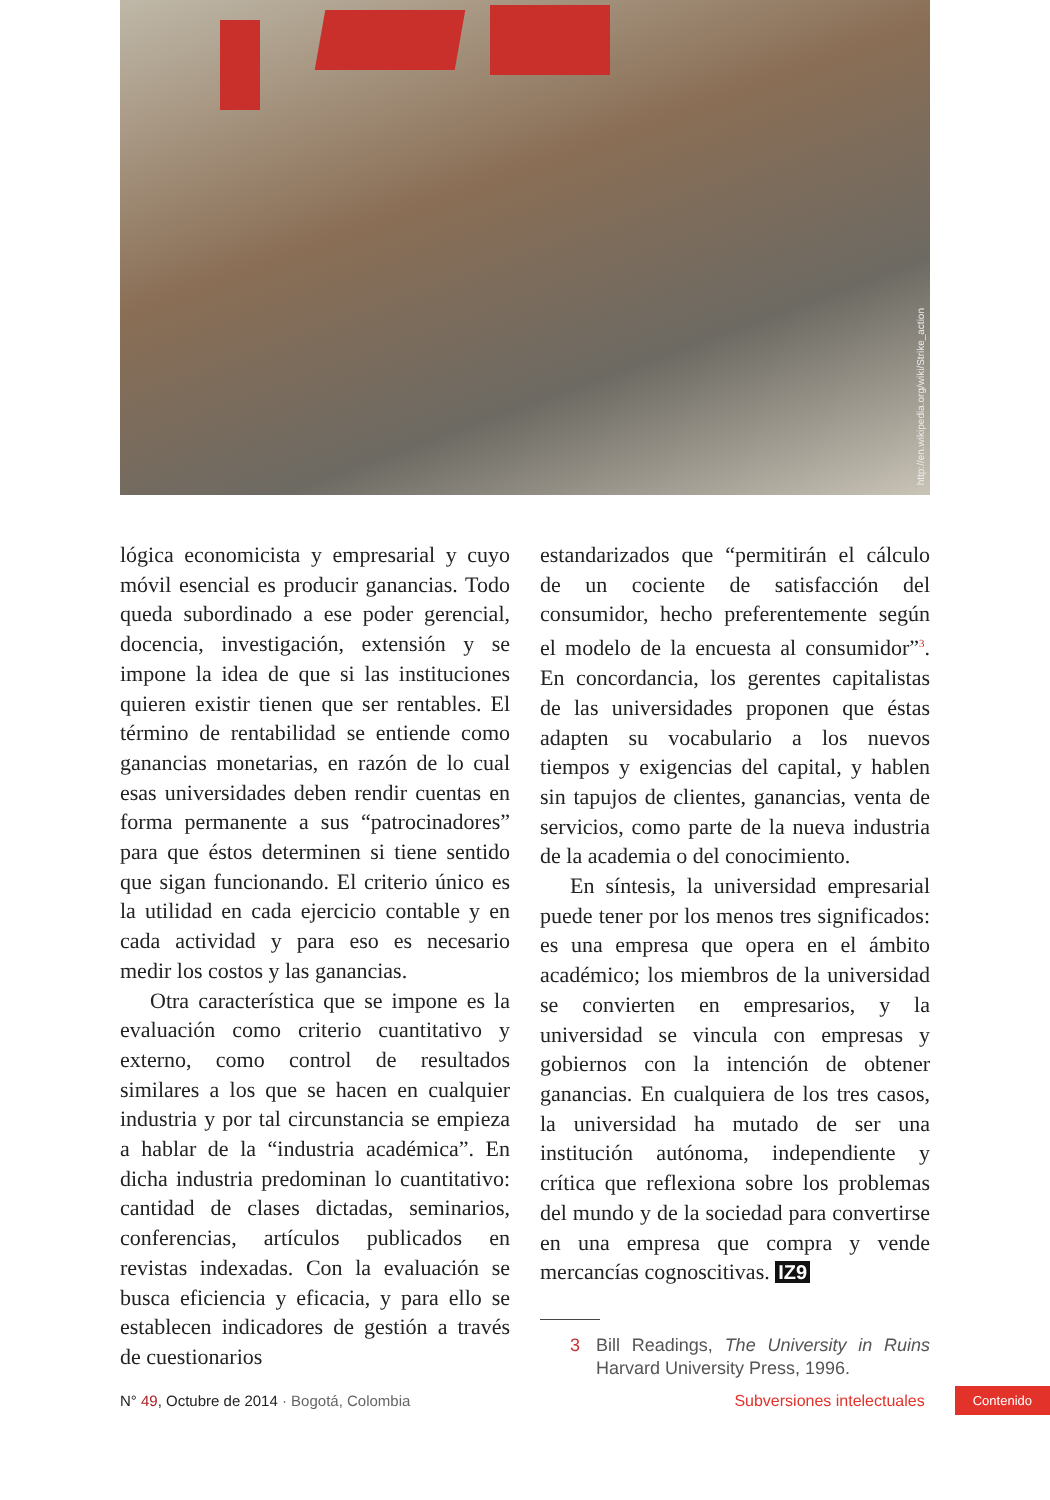http://en.wikipedia.org/wiki/Strike_action
lógica economicista y empresarial y cuyo móvil esencial es producir ganancias. Todo queda subordinado a ese poder gerencial, docencia, investigación, extensión y se impone la idea de que si las instituciones quieren existir tienen que ser rentables. El término de rentabilidad se entiende como ganancias monetarias, en razón de lo cual esas universidades deben rendir cuentas en forma permanente a sus “patrocinadores” para que éstos determinen si tiene sentido que sigan funcionando. El criterio único es la utilidad en cada ejercicio contable y en cada actividad y para eso es necesario medir los costos y las ganancias.
Otra característica que se impone es la evaluación como criterio cuantitativo y externo, como control de resultados similares a los que se hacen en cualquier industria y por tal circunstancia se empieza a hablar de la “industria académica”. En dicha industria predominan lo cuantitativo: cantidad de clases dictadas, seminarios, conferencias, artículos publicados en revistas indexadas. Con la evaluación se busca eficiencia y eficacia, y para ello se establecen indicadores de gestión a través de cuestionarios
estandarizados que “permitirán el cálculo de un cociente de satisfacción del consumidor, hecho preferentemente según el modelo de la encuesta al consumidor”<sup>3</sup>. En concordancia, los gerentes capitalistas de las universidades proponen que éstas adapten su vocabulario a los nuevos tiempos y exigencias del capital, y hablen sin tapujos de clientes, ganancias, venta de servicios, como parte de la nueva industria de la academia o del conocimiento.
En síntesis, la universidad empresarial puede tener por los menos tres significados: es una empresa que opera en el ámbito académico; los miembros de la universidad se convierten en empresarios, y la universidad se vincula con empresas y gobiernos con la intención de obtener ganancias. En cualquiera de los tres casos, la universidad ha mutado de ser una institución autónoma, independiente y crítica que reflexiona sobre los problemas del mundo y de la sociedad para convertirse en una empresa que compra y vende mercancías cognoscitivas. IZ9
3 Bill Readings, The University in Ruins Harvard University Press, 1996.
N° 49, Octubre de 2014 · Bogotá, Colombia
Subversiones intelectuales
Contenido